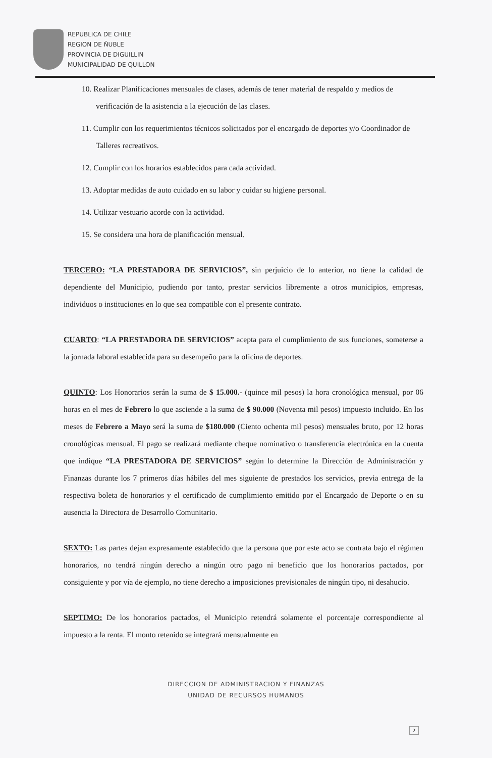REPUBLICA DE CHILE
REGION DE ÑUBLE
PROVINCIA DE DIGUILLIN
MUNICIPALIDAD DE QUILLON
10. Realizar Planificaciones mensuales de clases, además de tener material de respaldo y medios de verificación de la asistencia a la ejecución de las clases.
11. Cumplir con los requerimientos técnicos solicitados por el encargado de deportes y/o Coordinador de Talleres recreativos.
12. Cumplir con los horarios establecidos para cada actividad.
13. Adoptar medidas de auto cuidado en su labor y cuidar su higiene personal.
14. Utilizar vestuario acorde con la actividad.
15. Se considera una hora de planificación mensual.
TERCERO: “LA PRESTADORA DE SERVICIOS”, sin perjuicio de lo anterior, no tiene la calidad de dependiente del Municipio, pudiendo por tanto, prestar servicios libremente a otros municipios, empresas, individuos o instituciones en lo que sea compatible con el presente contrato.
CUARTO: “LA PRESTADORA DE SERVICIOS” acepta para el cumplimiento de sus funciones, someterse a la jornada laboral establecida para su desempeño para la oficina de deportes.
QUINTO: Los Honorarios serán la suma de $ 15.000.- (quince mil pesos) la hora cronológica mensual, por 06 horas en el mes de Febrero lo que asciende a la suma de $ 90.000 (Noventa mil pesos) impuesto incluido. En los meses de Febrero a Mayo será la suma de $180.000 (Ciento ochenta mil pesos) mensuales bruto, por 12 horas cronológicas mensual. El pago se realizará mediante cheque nominativo o transferencia electrónica en la cuenta que indique “LA PRESTADORA DE SERVICIOS” según lo determine la Dirección de Administración y Finanzas durante los 7 primeros días hábiles del mes siguiente de prestados los servicios, previa entrega de la respectiva boleta de honorarios y el certificado de cumplimiento emitido por el Encargado de Deporte o en su ausencia la Directora de Desarrollo Comunitario.
SEXTO: Las partes dejan expresamente establecido que la persona que por este acto se contrata bajo el régimen honorarios, no tendrá ningún derecho a ningún otro pago ni beneficio que los honorarios pactados, por consiguiente y por vía de ejemplo, no tiene derecho a imposiciones previsionales de ningún tipo, ni desahucio.
SEPTIMO: De los honorarios pactados, el Municipio retendrá solamente el porcentaje correspondiente al impuesto a la renta. El monto retenido se integrará mensualmente en
DIRECCION DE ADMINISTRACION Y FINANZAS
UNIDAD DE RECURSOS HUMANOS
2